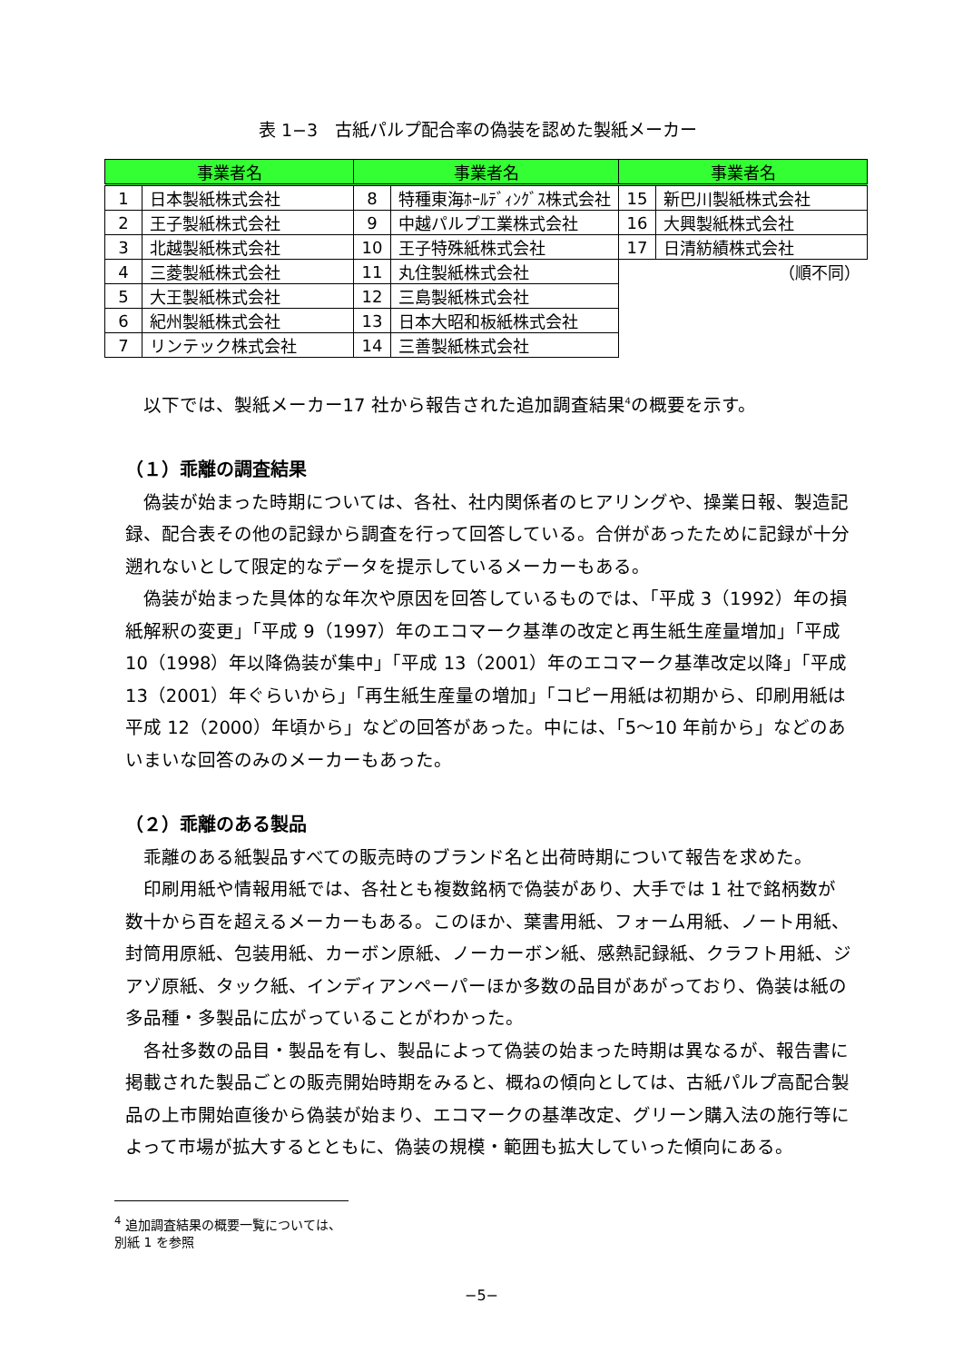表 1−3　古紙パルプ配合率の偽装を認めた製紙メーカー
| 事業者名 | | 事業者名 | | 事業者名 | |
| --- | --- | --- | --- | --- | --- |
| 1 | 日本製紙株式会社 | 8 | 特種東海ﾎｰﾙﾃﾞｨﾝｸﾞｽ株式会社 | 15 | 新巴川製紙株式会社 |
| 2 | 王子製紙株式会社 | 9 | 中越パルプ工業株式会社 | 16 | 大興製紙株式会社 |
| 3 | 北越製紙株式会社 | 10 | 王子特殊紙株式会社 | 17 | 日清紡績株式会社 |
| 4 | 三菱製紙株式会社 | 11 | 丸住製紙株式会社 | （順不同） | |
| 5 | 大王製紙株式会社 | 12 | 三島製紙株式会社 | | |
| 6 | 紀州製紙株式会社 | 13 | 日本大昭和板紙株式会社 | | |
| 7 | リンテック株式会社 | 14 | 三善製紙株式会社 | | |
以下では、製紙メーカー17 社から報告された追加調査結果<sup>4</sup>の概要を示す。
（１）乖離の調査結果
偽装が始まった時期については、各社、社内関係者のヒアリングや、操業日報、製造記録、配合表その他の記録から調査を行って回答している。合併があったために記録が十分遡れないとして限定的なデータを提示しているメーカーもある。
偽装が始まった具体的な年次や原因を回答しているものでは、「平成 3（1992）年の損紙解釈の変更」「平成 9（1997）年のエコマーク基準の改定と再生紙生産量増加」「平成 10（1998）年以降偽装が集中」「平成 13（2001）年のエコマーク基準改定以降」「平成 13（2001）年ぐらいから」「再生紙生産量の増加」「コピー用紙は初期から、印刷用紙は平成 12（2000）年頃から」などの回答があった。中には、「5〜10 年前から」などのあいまいな回答のみのメーカーもあった。
（２）乖離のある製品
乖離のある紙製品すべての販売時のブランド名と出荷時期について報告を求めた。
印刷用紙や情報用紙では、各社とも複数銘柄で偽装があり、大手では 1 社で銘柄数が数十から百を超えるメーカーもある。このほか、葉書用紙、フォーム用紙、ノート用紙、封筒用原紙、包装用紙、カーボン原紙、ノーカーボン紙、感熱記録紙、クラフト用紙、ジアゾ原紙、タック紙、インディアンペーパーほか多数の品目があがっており、偽装は紙の多品種・多製品に広がっていることがわかった。
各社多数の品目・製品を有し、製品によって偽装の始まった時期は異なるが、報告書に掲載された製品ごとの販売開始時期をみると、概ねの傾向としては、古紙パルプ高配合製品の上市開始直後から偽装が始まり、エコマークの基準改定、グリーン購入法の施行等によって市場が拡大するとともに、偽装の規模・範囲も拡大していった傾向にある。
<sup>4</sup> 追加調査結果の概要一覧については、別紙 1 を参照
−5−